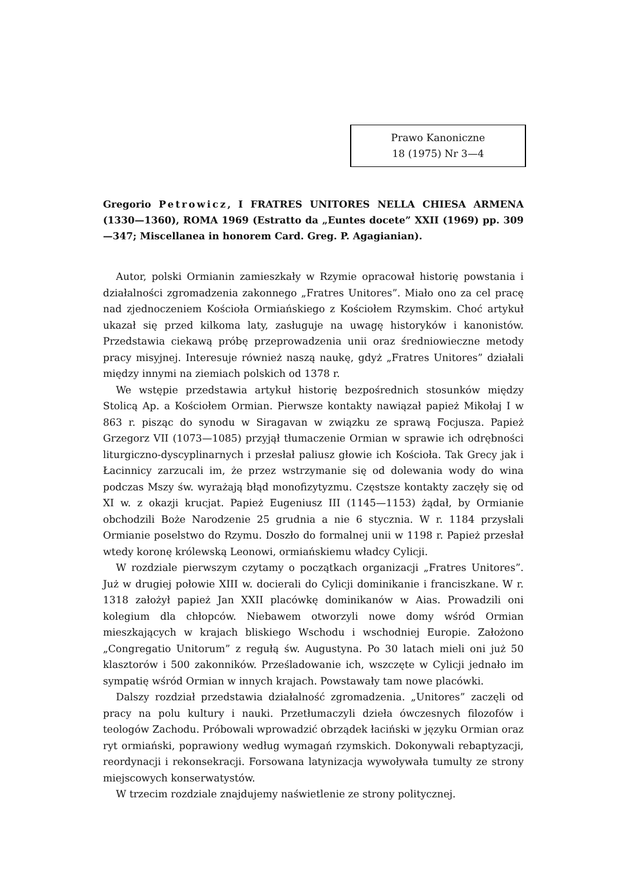Prawo Kanoniczne
18 (1975) Nr 3—4
Gregorio Petrowicz, I FRATRES UNITORES NELLA CHIESA ARMENA (1330—1360), ROMA 1969 (Estratto da „Euntes docete” XXII (1969) pp. 309—347; Miscellanea in honorem Card. Greg. P. Agagianian).
Autor, polski Ormianin zamieszkały w Rzymie opracował historię powstania i działalności zgromadzenia zakonnego „Fratres Unitores”. Miało ono za cel pracę nad zjednoczeniem Kościoła Ormiańskiego z Kościołem Rzymskim. Choć artykuł ukazał się przed kilkoma laty, zasługuje na uwagę historyków i kanonistów. Przedstawia ciekawą próbę przeprowadzenia unii oraz średniowieczne metody pracy misyjnej. Interesuje również naszą naukę, gdyż „Fratres Unitores” działali między innymi na ziemiach polskich od 1378 r.
We wstępie przedstawia artykuł historię bezpośrednich stosunków między Stolicą Ap. a Kościołem Ormian. Pierwsze kontakty nawiązał papież Mikołaj I w 863 r. pisząc do synodu w Siragavan w związku ze sprawą Focjusza. Papież Grzegorz VII (1073—1085) przyjął tłumaczenie Ormian w sprawie ich odrębności liturgiczno-dyscyplinarnych i przesłał paliusz głowie ich Kościoła. Tak Grecy jak i Łacinnicy zarzucali im, że przez wstrzymanie się od dolewania wody do wina podczas Mszy św. wyrażają błąd monofizytyzmu. Częstsze kontakty zaczęły się od XI w. z okazji krucjat. Papież Eugeniusz III (1145—1153) żądał, by Ormianie obchodzili Boże Narodzenie 25 grudnia a nie 6 stycznia. W r. 1184 przysłali Ormianie poselstwo do Rzymu. Doszło do formalnej unii w 1198 r. Papież przesłał wtedy koronę królewską Leonowi, ormiańskiemu władcy Cylicji.
W rozdziale pierwszym czytamy o początkach organizacji „Fratres Unitores”. Już w drugiej połowie XIII w. docierali do Cylicji dominikanie i franciszkane. W r. 1318 założył papież Jan XXII placówkę dominikanów w Aias. Prowadzili oni kolegium dla chłopców. Niebawem otworzyli nowe domy wśród Ormian mieszkających w krajach bliskiego Wschodu i wschodniej Europie. Założono „Congregatio Unitorum” z regułą św. Augustyna. Po 30 latach mieli oni już 50 klasztorów i 500 zakonników. Prześladowanie ich, wszczęte w Cylicji jednało im sympatię wśród Ormian w innych krajach. Powstawały tam nowe placówki.
Dalszy rozdział przedstawia działalność zgromadzenia. „Unitores” zaczęli od pracy na polu kultury i nauki. Przetłumaczyli dzieła ówczesnych filozofów i teologów Zachodu. Próbowali wprowadzić obrządek łaciński w języku Ormian oraz ryt ormiański, poprawiony według wymagań rzymskich. Dokonywali rebaptyzacji, reordynacji i rekonsekracji. Forsowana latynizacja wywoływała tumulty ze strony miejscowych konserwatystów.
W trzecim rozdziale znajdujemy naświetlenie ze strony politycznej.